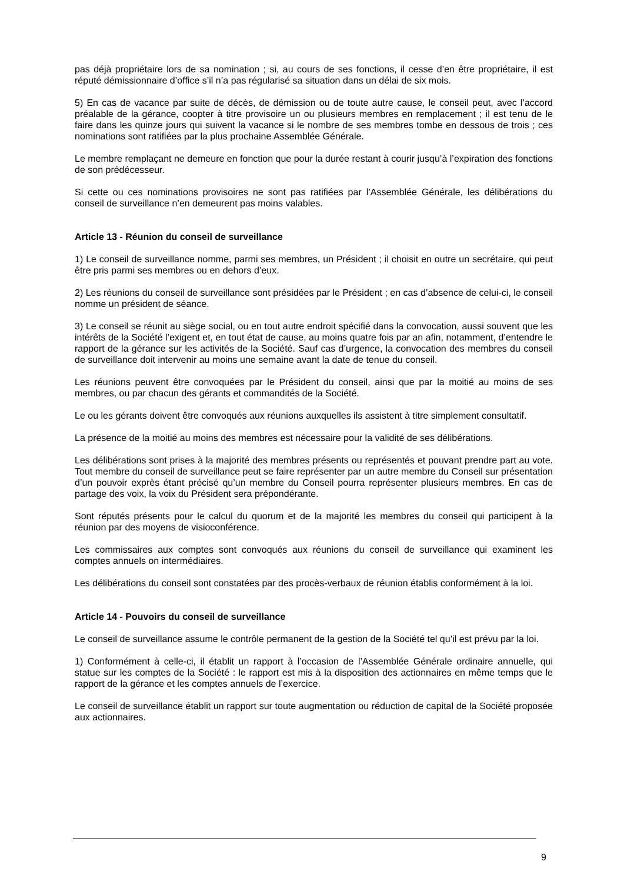pas déjà propriétaire lors de sa nomination ; si, au cours de ses fonctions, il cesse d’en être propriétaire, il est réputé démissionnaire d’office s’il n’a pas régularisé sa situation dans un délai de six mois.
5) En cas de vacance par suite de décès, de démission ou de toute autre cause, le conseil peut, avec l’accord préalable de la gérance, coopter à titre provisoire un ou plusieurs membres en remplacement ; il est tenu de le faire dans les quinze jours qui suivent la vacance si le nombre de ses membres tombe en dessous de trois ; ces nominations sont ratifiées par la plus prochaine Assemblée Générale.
Le membre remplaçant ne demeure en fonction que pour la durée restant à courir jusqu’à l’expiration des fonctions de son prédécesseur.
Si cette ou ces nominations provisoires ne sont pas ratifiées par l’Assemblée Générale, les délibérations du conseil de surveillance n’en demeurent pas moins valables.
Article 13 - Réunion du conseil de surveillance
1) Le conseil de surveillance nomme, parmi ses membres, un Président ; il choisit en outre un secrétaire, qui peut être pris parmi ses membres ou en dehors d’eux.
2) Les réunions du conseil de surveillance sont présidées par le Président ; en cas d’absence de celui-ci, le conseil nomme un président de séance.
3) Le conseil se réunit au siège social, ou en tout autre endroit spécifié dans la convocation, aussi souvent que les intérêts de la Société l’exigent et, en tout état de cause, au moins quatre fois par an afin, notamment, d’entendre le rapport de la gérance sur les activités de la Société. Sauf cas d’urgence, la convocation des membres du conseil de surveillance doit intervenir au moins une semaine avant la date de tenue du conseil.
Les réunions peuvent être convoquées par le Président du conseil, ainsi que par la moitié au moins de ses membres, ou par chacun des gérants et commandités de la Société.
Le ou les gérants doivent être convoqués aux réunions auxquelles ils assistent à titre simplement consultatif.
La présence de la moitié au moins des membres est nécessaire pour la validité de ses délibérations.
Les délibérations sont prises à la majorité des membres présents ou représentés et pouvant prendre part au vote. Tout membre du conseil de surveillance peut se faire représenter par un autre membre du Conseil sur présentation d’un pouvoir exprès étant précisé qu’un membre du Conseil pourra représenter plusieurs membres. En cas de partage des voix, la voix du Président sera prépondérante.
Sont réputés présents pour le calcul du quorum et de la majorité les membres du conseil qui participent à la réunion par des moyens de visioconférence.
Les commissaires aux comptes sont convoqués aux réunions du conseil de surveillance qui examinent les comptes annuels on intermédiaires.
Les délibérations du conseil sont constatées par des procès-verbaux de réunion établis conformément à la loi.
Article 14 - Pouvoirs du conseil de surveillance
Le conseil de surveillance assume le contrôle permanent de la gestion de la Société tel qu’il est prévu par la loi.
1) Conformément à celle-ci, il établit un rapport à l’occasion de l’Assemblée Générale ordinaire annuelle, qui statue sur les comptes de la Société : le rapport est mis à la disposition des actionnaires en même temps que le rapport de la gérance et les comptes annuels de l’exercice.
Le conseil de surveillance établit un rapport sur toute augmentation ou réduction de capital de la Société proposée aux actionnaires.
9